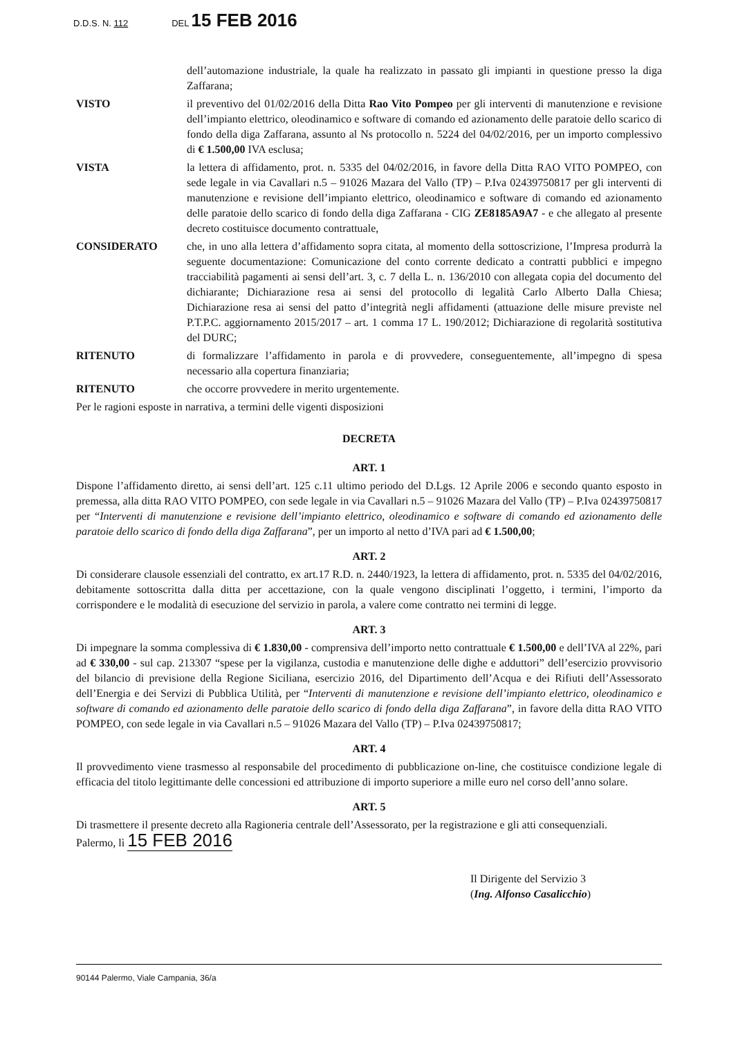D.D.S. N. 112 DEL 15 FEB 2016
dell’automazione industriale, la quale ha realizzato in passato gli impianti in questione presso la diga Zaffarana;
VISTO il preventivo del 01/02/2016 della Ditta Rao Vito Pompeo per gli interventi di manutenzione e revisione dell’impianto elettrico, oleodinamico e software di comando ed azionamento delle paratoie dello scarico di fondo della diga Zaffarana, assunto al Ns protocollo n. 5224 del 04/02/2016, per un importo complessivo di € 1.500,00 IVA esclusa;
VISTA la lettera di affidamento, prot. n. 5335 del 04/02/2016, in favore della Ditta RAO VITO POMPEO, con sede legale in via Cavallari n.5 – 91026 Mazara del Vallo (TP) – P.Iva 02439750817 per gli interventi di manutenzione e revisione dell’impianto elettrico, oleodinamico e software di comando ed azionamento delle paratoie dello scarico di fondo della diga Zaffarana - CIG ZE8185A9A7 - e che allegato al presente decreto costituisce documento contrattuale,
CONSIDERATO che, in uno alla lettera d’affidamento sopra citata, al momento della sottoscrizione, l’Impresa produrrà la seguente documentazione: Comunicazione del conto corrente dedicato a contratti pubblici e impegno tracciabilità pagamenti ai sensi dell’art. 3, c. 7 della L. n. 136/2010 con allegata copia del documento del dichiarante; Dichiarazione resa ai sensi del protocollo di legalità Carlo Alberto Dalla Chiesa; Dichiarazione resa ai sensi del patto d’integrità negli affidamenti (attuazione delle misure previste nel P.T.P.C. aggiornamento 2015/2017 – art. 1 comma 17 L. 190/2012; Dichiarazione di regolarità sostitutiva del DURC;
RITENUTO di formalizzare l’affidamento in parola e di provvedere, conseguentemente, all’impegno di spesa necessario alla copertura finanziaria;
RITENUTO che occorre provvedere in merito urgentemente.
Per le ragioni esposte in narrativa, a termini delle vigenti disposizioni
DECRETA
ART. 1
Dispone l’affidamento diretto, ai sensi dell’art. 125 c.11 ultimo periodo del D.Lgs. 12 Aprile 2006 e secondo quanto esposto in premessa, alla ditta RAO VITO POMPEO, con sede legale in via Cavallari n.5 – 91026 Mazara del Vallo (TP) – P.Iva 02439750817 per “Interventi di manutenzione e revisione dell’impianto elettrico, oleodinamico e software di comando ed azionamento delle paratoie dello scarico di fondo della diga Zaffarana”, per un importo al netto d’IVA pari ad € 1.500,00;
ART. 2
Di considerare clausole essenziali del contratto, ex art.17 R.D. n. 2440/1923, la lettera di affidamento, prot. n. 5335 del 04/02/2016, debitamente sottoscritta dalla ditta per accettazione, con la quale vengono disciplinati l’oggetto, i termini, l’importo da corrispondere e le modalità di esecuzione del servizio in parola, a valere come contratto nei termini di legge.
ART. 3
Di impegnare la somma complessiva di € 1.830,00 - comprensiva dell’importo netto contrattuale € 1.500,00 e dell’IVA al 22%, pari ad € 330,00 - sul cap. 213307 “spese per la vigilanza, custodia e manutenzione delle dighe e adduttori” dell’esercizio provvisorio del bilancio di previsione della Regione Siciliana, esercizio 2016, del Dipartimento dell’Acqua e dei Rifiuti dell’Assessorato dell’Energia e dei Servizi di Pubblica Utilità, per “Interventi di manutenzione e revisione dell’impianto elettrico, oleodinamico e software di comando ed azionamento delle paratoie dello scarico di fondo della diga Zaffarana”, in favore della ditta RAO VITO POMPEO, con sede legale in via Cavallari n.5 – 91026 Mazara del Vallo (TP) – P.Iva 02439750817;
ART. 4
Il provvedimento viene trasmesso al responsabile del procedimento di pubblicazione on-line, che costituisce condizione legale di efficacia del titolo legittimante delle concessioni ed attribuzione di importo superiore a mille euro nel corso dell’anno solare.
ART. 5
Di trasmettere il presente decreto alla Ragioneria centrale dell’Assessorato, per la registrazione e gli atti consequenziali.
Palermo, lì 15 FEB 2016
Il Dirigente del Servizio 3
(Ing. Alfonso Casalicchio)
90144 Palermo, Viale Campania, 36/a